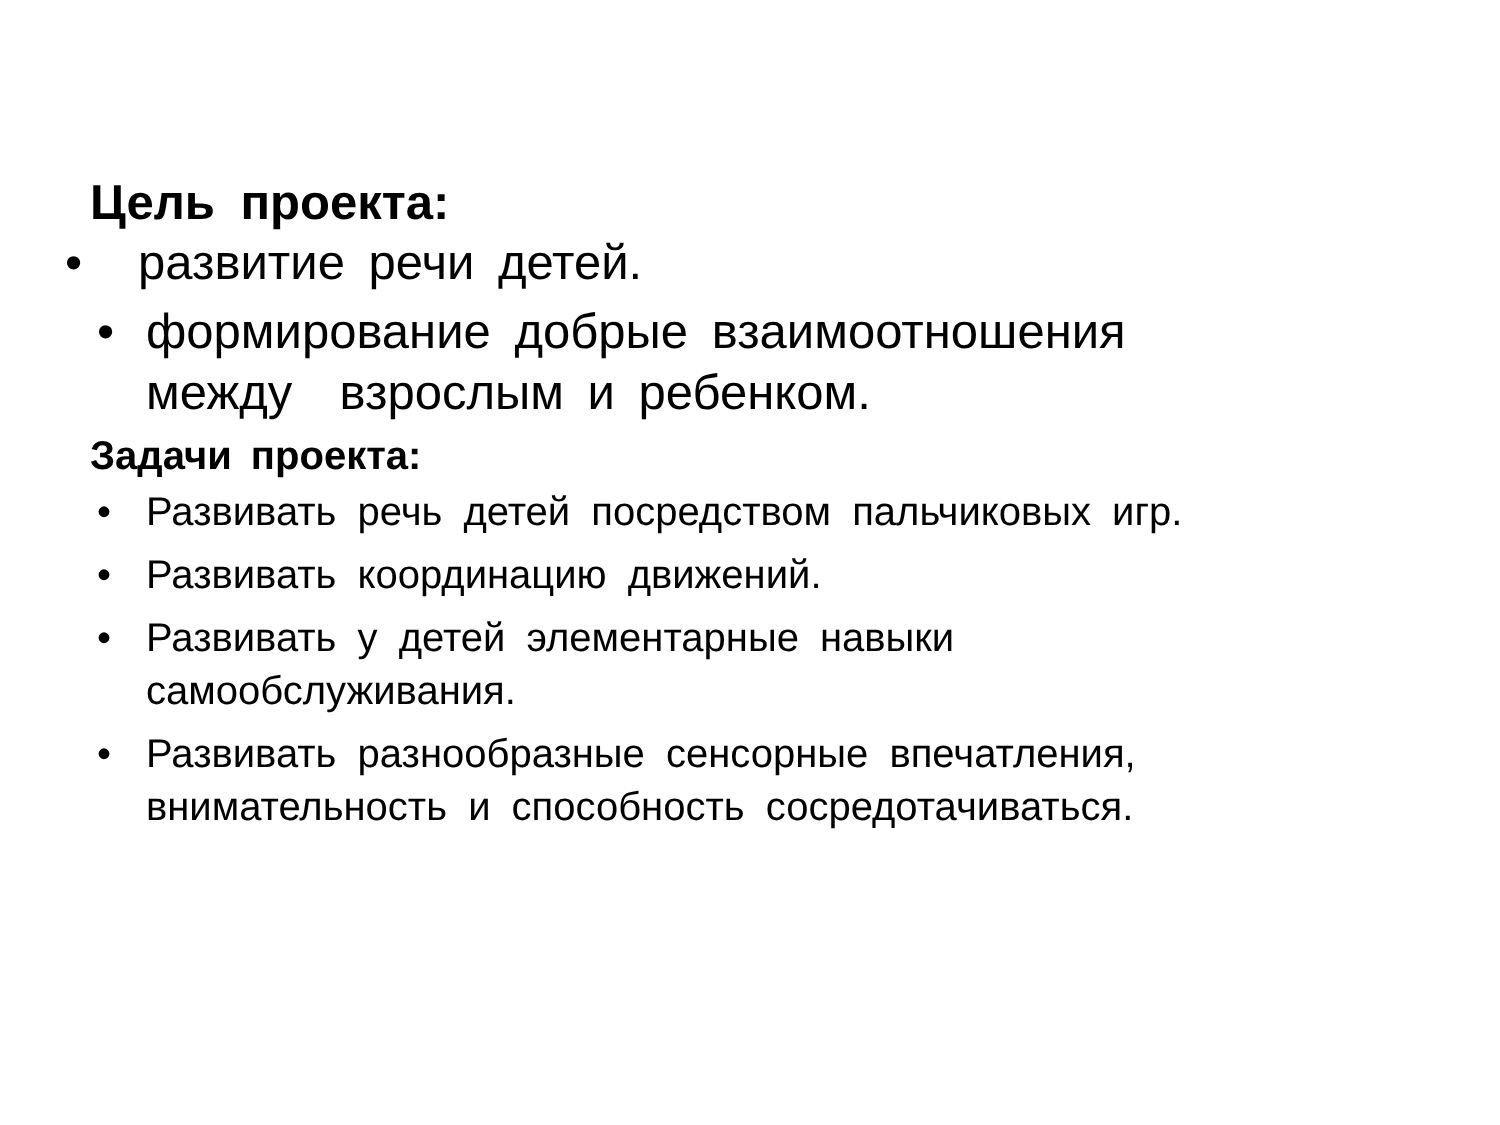Цель проекта:
• развитие речи детей.
• формирование добрые взаимоотношения
между взрослым и ребенком.
Задачи проекта:
• Развивать речь детей посредством пальчиковых игр.
• Развивать координацию движений.
• Развивать у детей элементарные навыки
самообслуживания.
• Развивать разнообразные сенсорные впечатления,
внимательность и способность сосредотачиваться.